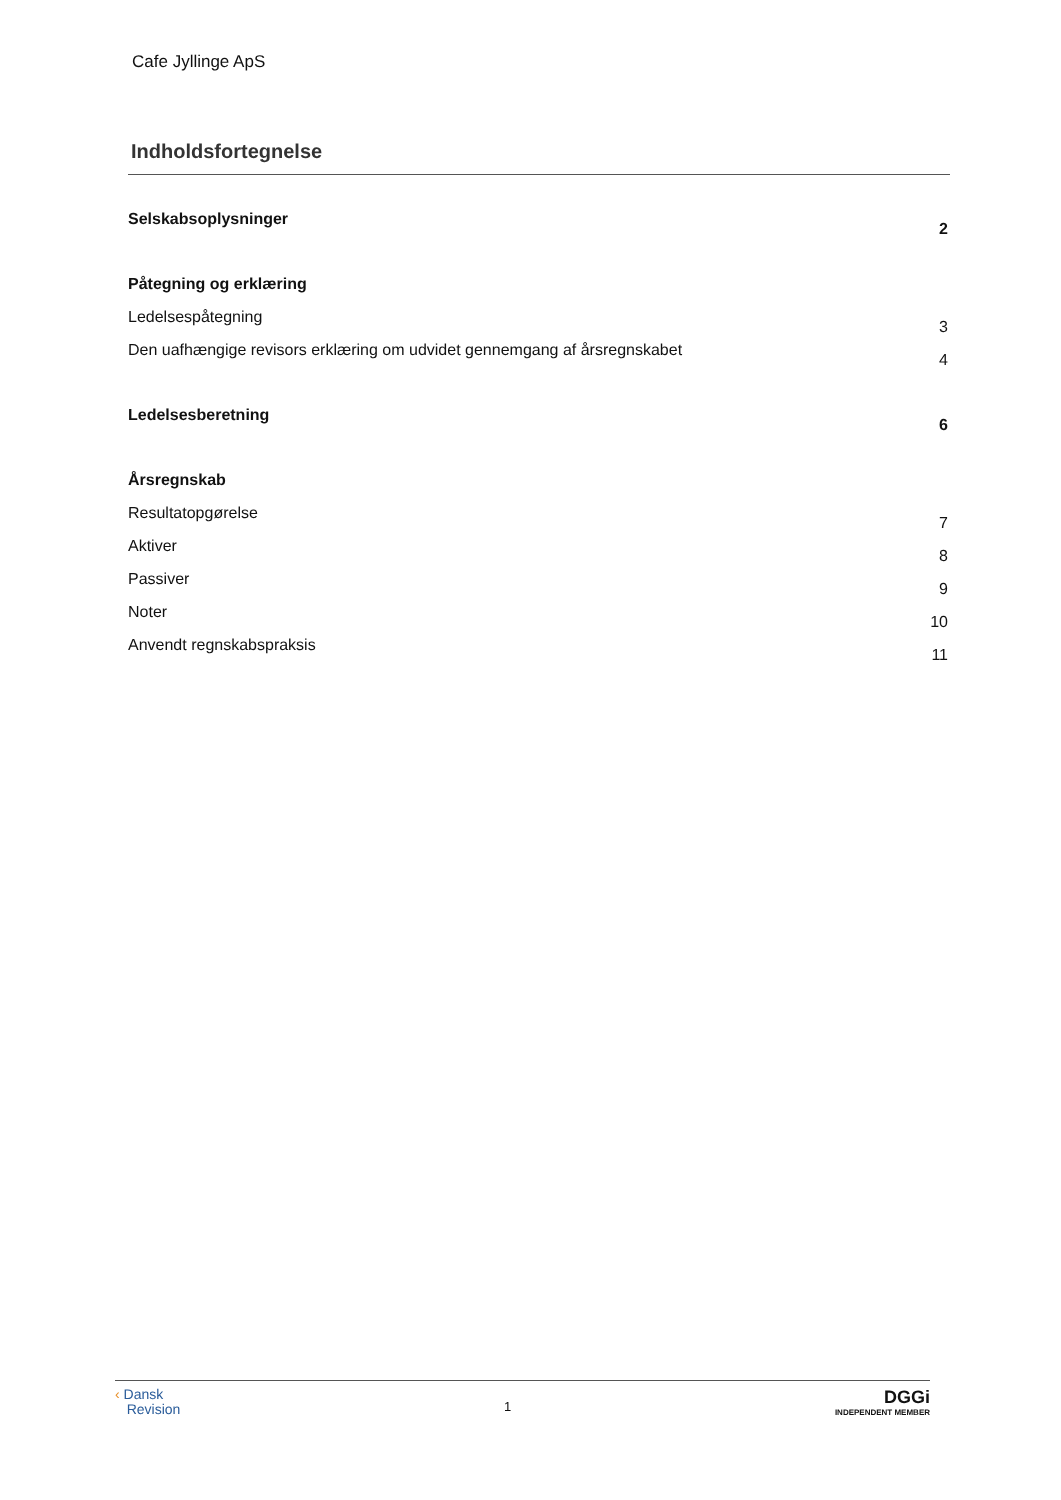Cafe Jyllinge ApS
Indholdsfortegnelse
Selskabsoplysninger 2
Påtegning og erklæring
Ledelsespåtegning 3
Den uafhængige revisors erklæring om udvidet gennemgang af årsregnskabet 4
Ledelsesberetning 6
Årsregnskab
Resultatopgørelse 7
Aktiver 8
Passiver 9
Noter 10
Anvendt regnskabspraksis 11
‹ Dansk
Revision
1
DGGi
INDEPENDENT MEMBER